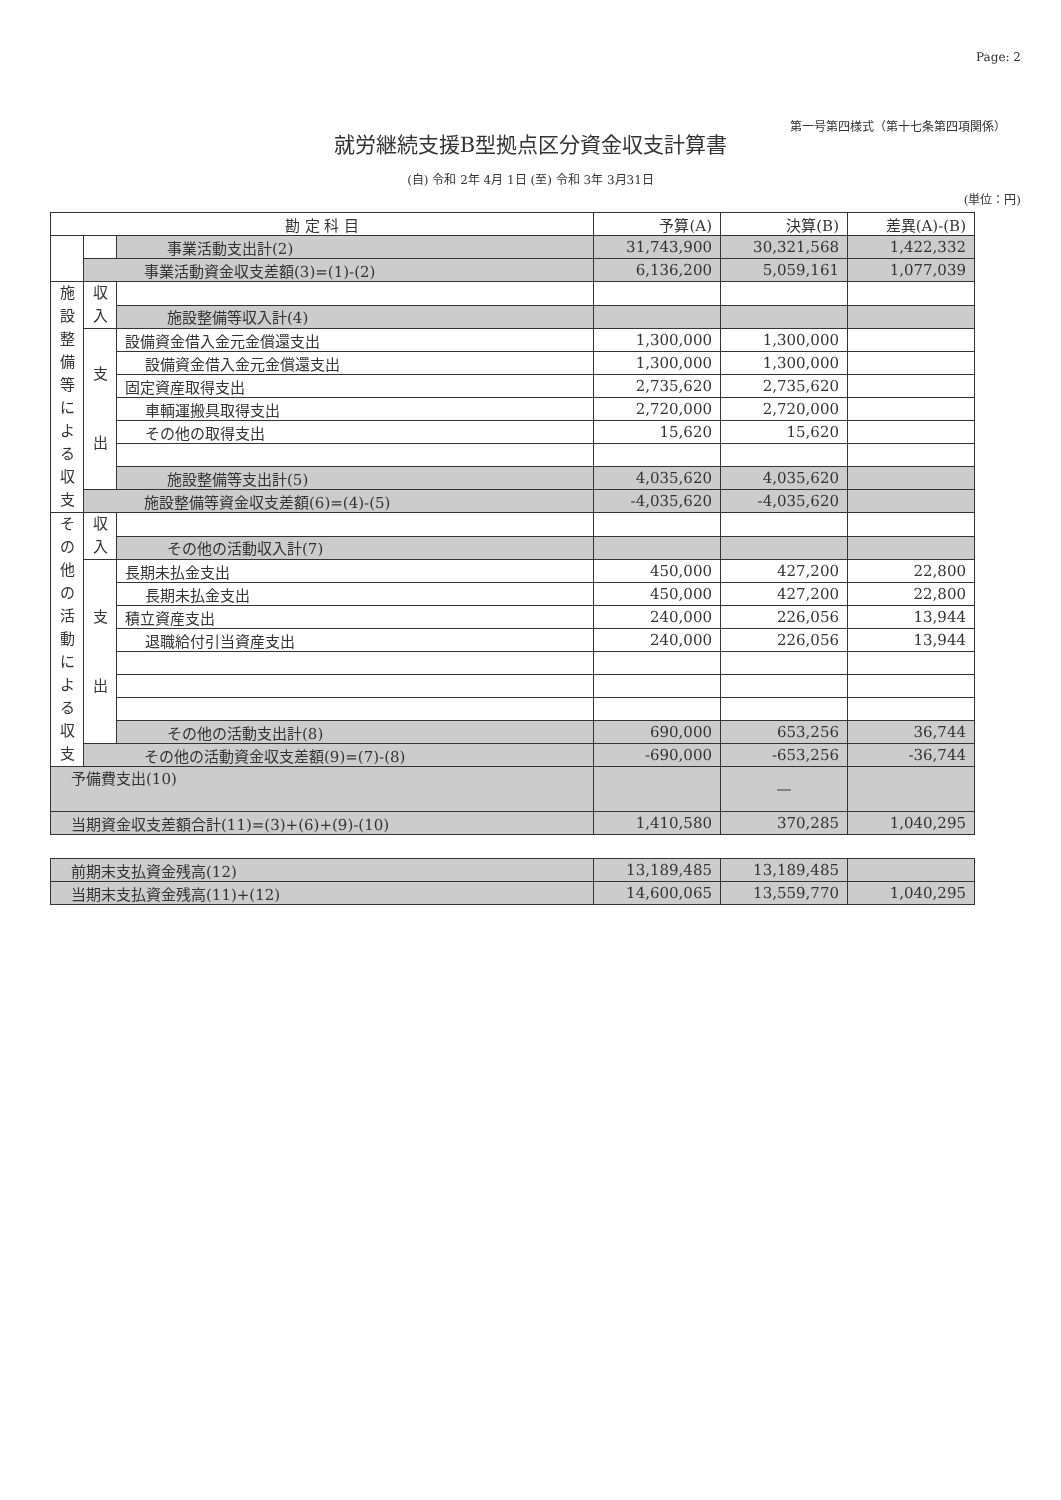Page: 2
第一号第四様式（第十七条第四項関係）
就労継続支援B型拠点区分資金収支計算書
(自) 令和 2年 4月 1日 (至) 令和 3年 3月31日
(単位：円)
| 勘 定 科 目 | | | 予算(A) | 決算(B) | 差異(A)-(B) |
| --- | --- | --- | --- | --- | --- |
| | | 事業活動支出計(2) | 31,743,900 | 30,321,568 | 1,422,332 |
| | 事業活動資金収支差額(3)=(1)-(2) | | 6,136,200 | 5,059,161 | 1,077,039 |
| 施設整備等による収支 | 収入 | | | | |
| | | 施設整備等収入計(4) | | | |
| | 支 出 | 設備資金借入金元金償還支出 | 1,300,000 | 1,300,000 | |
| | | 設備資金借入金元金償還支出 | 1,300,000 | 1,300,000 | |
| | | 固定資産取得支出 | 2,735,620 | 2,735,620 | |
| | | 車輌運搬具取得支出 | 2,720,000 | 2,720,000 | |
| | | その他の取得支出 | 15,620 | 15,620 | |
| | | 施設整備等支出計(5) | 4,035,620 | 4,035,620 | |
| | 施設整備等資金収支差額(6)=(4)-(5) | | -4,035,620 | -4,035,620 | |
| その他の活動による収支 | 収入 | | | | |
| | | その他の活動収入計(7) | | | |
| | 支 出 | 長期未払金支出 | 450,000 | 427,200 | 22,800 |
| | | 長期未払金支出 | 450,000 | 427,200 | 22,800 |
| | | 積立資産支出 | 240,000 | 226,056 | 13,944 |
| | | 退職給付引当資産支出 | 240,000 | 226,056 | 13,944 |
| | | その他の活動支出計(8) | 690,000 | 653,256 | 36,744 |
| | その他の活動資金収支差額(9)=(7)-(8) | | -690,000 | -653,256 | -36,744 |
| 予備費支出(10) | | | | — | |
| 当期資金収支差額合計(11)=(3)+(6)+(9)-(10) | | | 1,410,580 | 370,285 | 1,040,295 |
| 前期末支払資金残高(12) | 13,189,485 | 13,189,485 | |
| 当期末支払資金残高(11)+(12) | 14,600,065 | 13,559,770 | 1,040,295 |